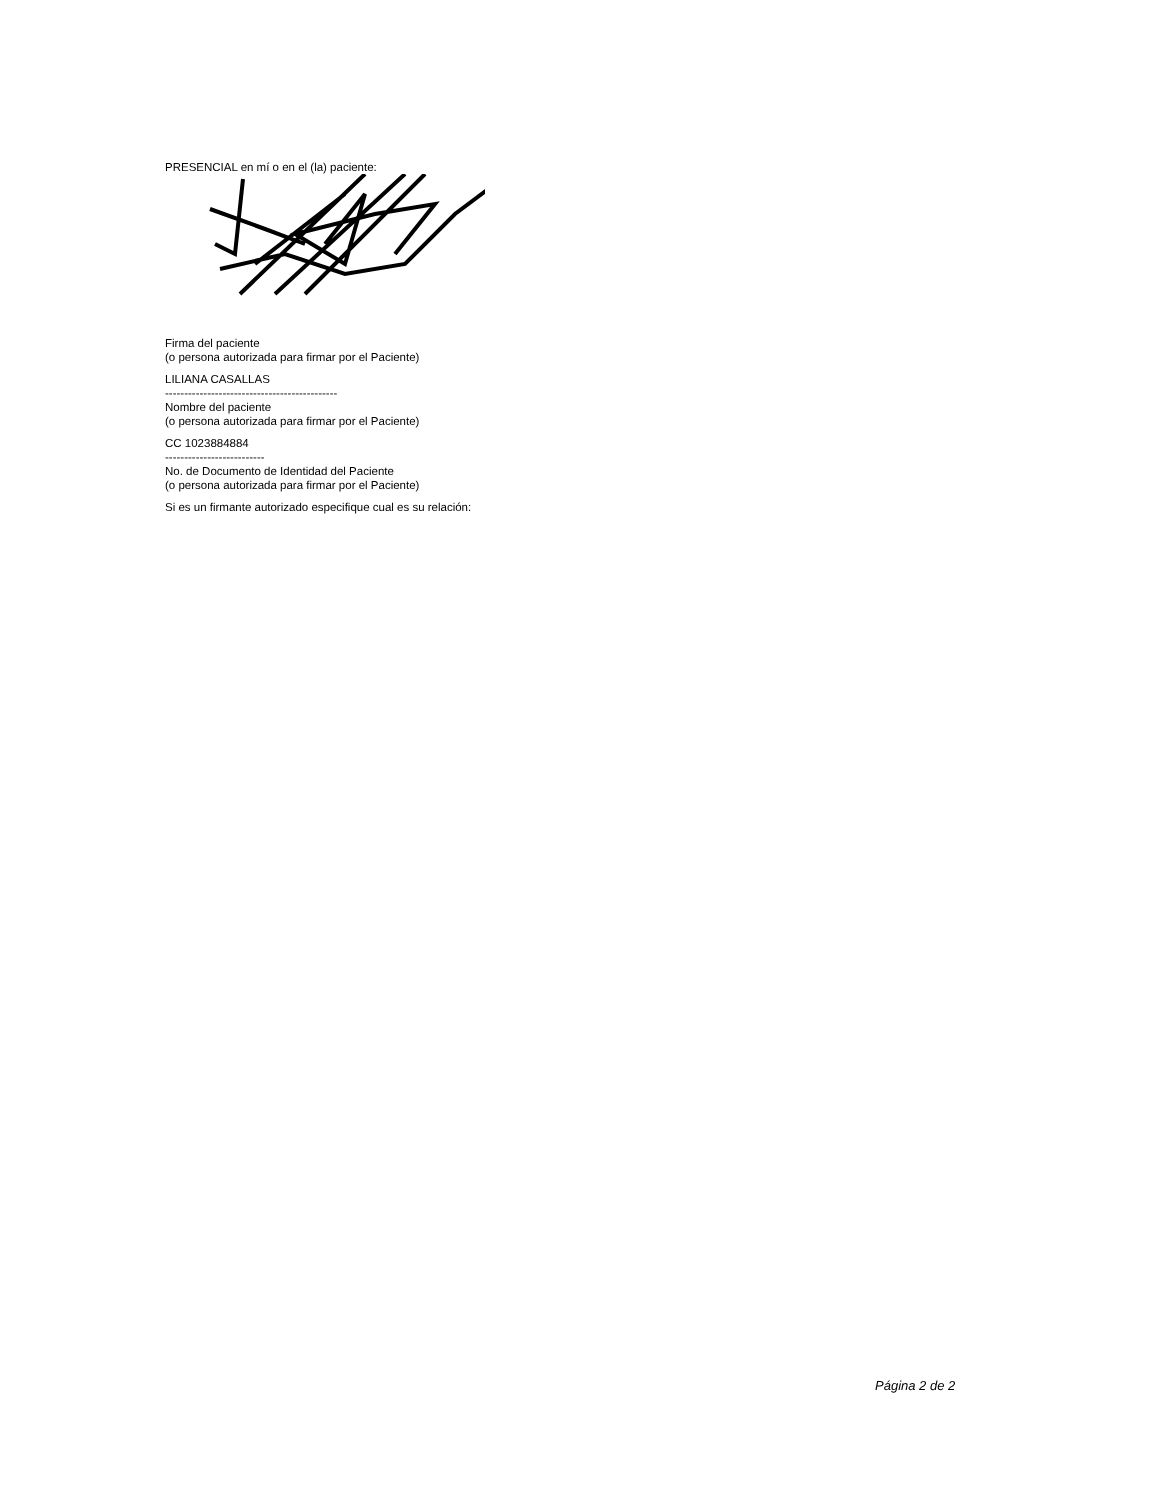PRESENCIAL en mí o en el (la) paciente:
Firma del paciente
(o persona autorizada para firmar por el Paciente)
LILIANA CASALLAS
---------------------------------------------
Nombre del paciente
(o persona autorizada para firmar por el Paciente)
CC 1023884884
--------------------------
No. de Documento de Identidad del Paciente
(o persona autorizada para firmar por el Paciente)
Si es un firmante autorizado especifique cual es su relación:
Página 2 de 2